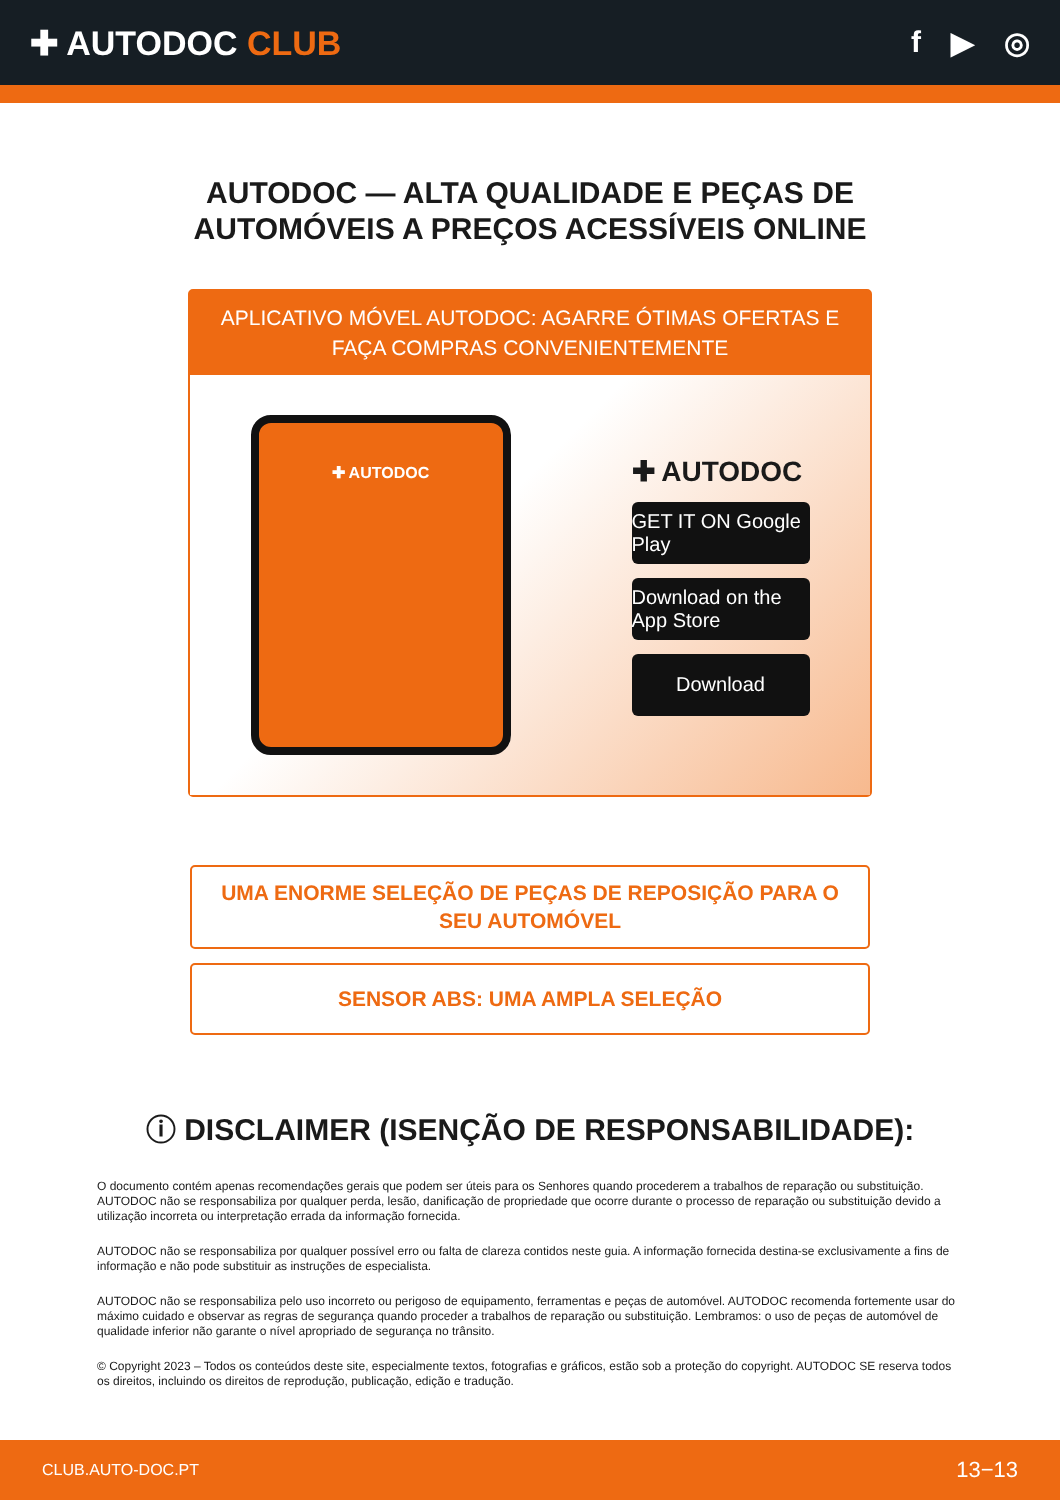✚ AUTODOC CLUB f ▶ ◎
AUTODOC — ALTA QUALIDADE E PEÇAS DE
AUTOMÓVEIS A PREÇOS ACESSÍVEIS ONLINE
APLICATIVO MÓVEL AUTODOC: AGARRE ÓTIMAS OFERTAS E FAÇA COMPRAS CONVENIENTEMENTE
✚ AUTODOC
✚ AUTODOC
GET IT ON Google Play
Download on the App Store
Download
UMA ENORME SELEÇÃO DE PEÇAS DE REPOSIÇÃO PARA O SEU AUTOMÓVEL
SENSOR ABS: UMA AMPLA SELEÇÃO
ⓘ DISCLAIMER (ISENÇÃO DE RESPONSABILIDADE):
O documento contém apenas recomendações gerais que podem ser úteis para os Senhores quando procederem a trabalhos de reparação ou substituição. AUTODOC não se responsabiliza por qualquer perda, lesão, danificação de propriedade que ocorre durante o processo de reparação ou substituição devido a utilização incorreta ou interpretação errada da informação fornecida.
AUTODOC não se responsabiliza por qualquer possível erro ou falta de clareza contidos neste guia. A informação fornecida destina-se exclusivamente a fins de informação e não pode substituir as instruções de especialista.
AUTODOC não se responsabiliza pelo uso incorreto ou perigoso de equipamento, ferramentas e peças de automóvel. AUTODOC recomenda fortemente usar do máximo cuidado e observar as regras de segurança quando proceder a trabalhos de reparação ou substituição. Lembramos: o uso de peças de automóvel de qualidade inferior não garante o nível apropriado de segurança no trânsito.
© Copyright 2023 – Todos os conteúdos deste site, especialmente textos, fotografias e gráficos, estão sob a proteção do copyright. AUTODOC SE reserva todos os direitos, incluindo os direitos de reprodução, publicação, edição e tradução.
CLUB.AUTO-DOC.PT 13−13